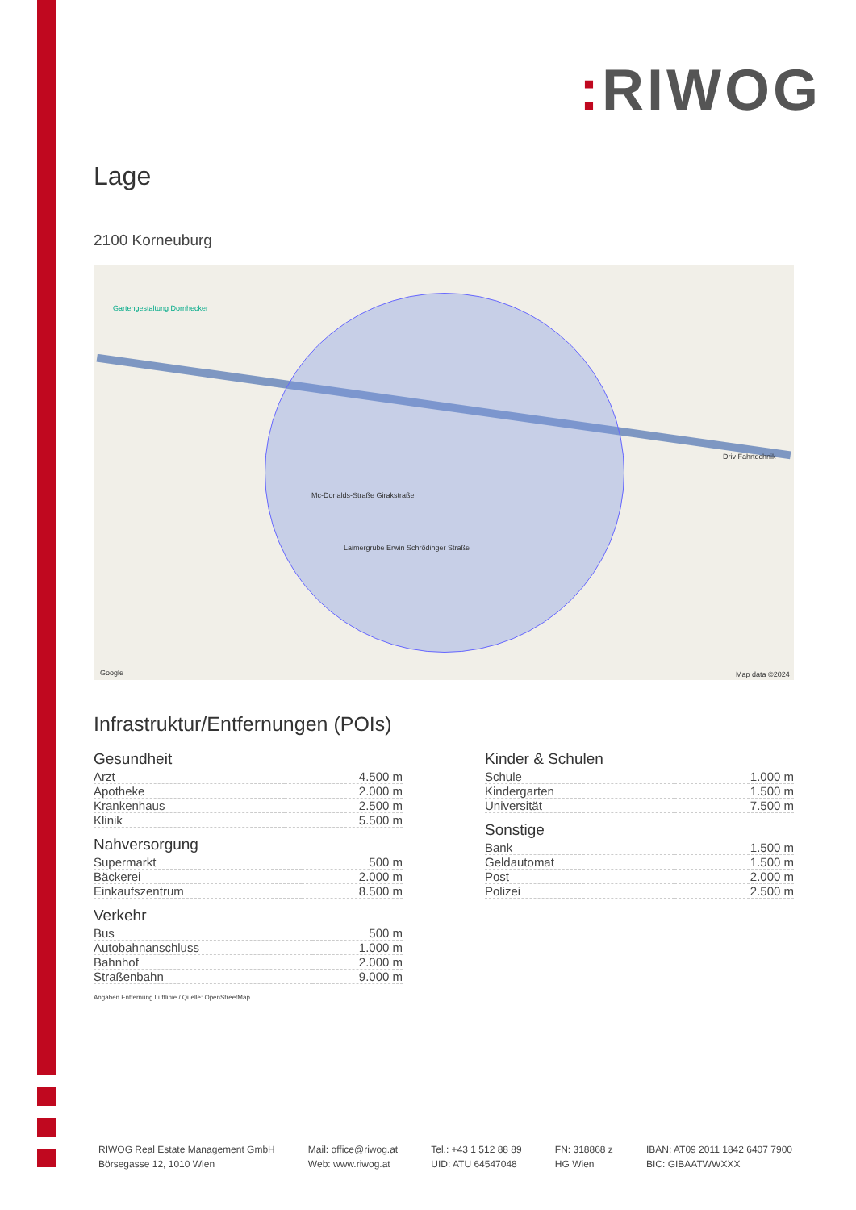: RIWOG
Lage
2100 Korneuburg
Gartengestaltung Dornhecker
Mc-Donalds-Straße Girakstraße
Laimergrube Erwin Schrödinger Straße
Driv Fahrtechnik
Google Map data ©2024
Infrastruktur/Entfernungen (POIs)
Gesundheit
| Arzt | 4.500 m |
| Apotheke | 2.000 m |
| Krankenhaus | 2.500 m |
| Klinik | 5.500 m |
Nahversorgung
| Supermarkt | 500 m |
| Bäckerei | 2.000 m |
| Einkaufszentrum | 8.500 m |
Verkehr
| Bus | 500 m |
| Autobahnanschluss | 1.000 m |
| Bahnhof | 2.000 m |
| Straßenbahn | 9.000 m |
Angaben Entfernung Luftlinie / Quelle: OpenStreetMap
Kinder & Schulen
| Schule | 1.000 m |
| Kindergarten | 1.500 m |
| Universität | 7.500 m |
Sonstige
| Bank | 1.500 m |
| Geldautomat | 1.500 m |
| Post | 2.000 m |
| Polizei | 2.500 m |
RIWOG Real Estate Management GmbH
Börsegasse 12, 1010 Wien
Mail: office@riwog.at
Web: www.riwog.at
Tel.: +43 1 512 88 89
UID: ATU 64547048
FN: 318868 z
HG Wien
IBAN: AT09 2011 1842 6407 7900
BIC: GIBAATWWXXX